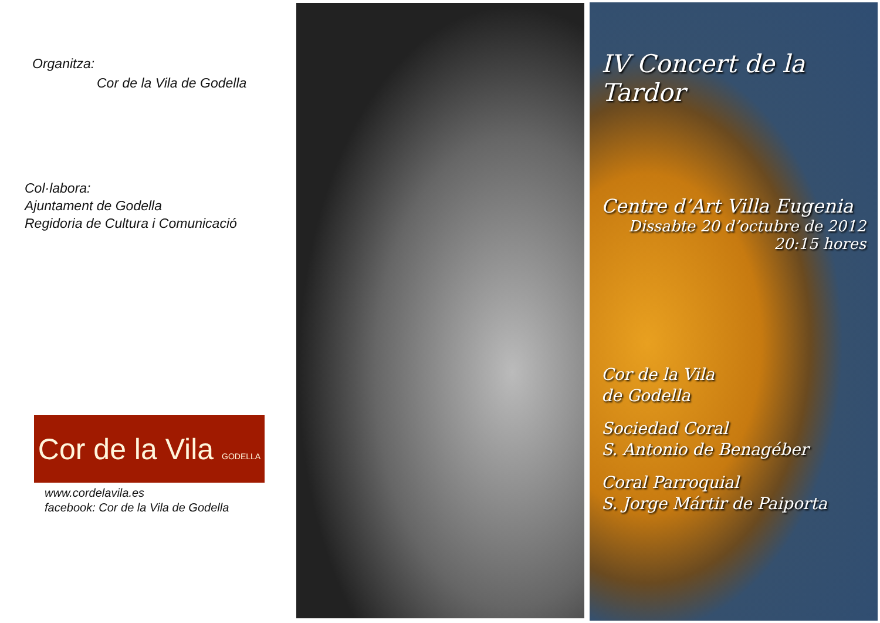Organitza:
Cor de la Vila de Godella
Col·labora:
Ajuntament de Godella
Regidoria de Cultura i Comunicació
Cor de la Vila GODELLA
www.cordelavila.es
facebook: Cor de la Vila de Godella
IV Concert de la Tardor
Centre d’Art Villa Eugenia
Dissabte 20 d’octubre de 2012
20:15 hores
Cor de la Vila
de Godella
Sociedad Coral
S. Antonio de Benagéber
Coral Parroquial
S. Jorge Mártir de Paiporta